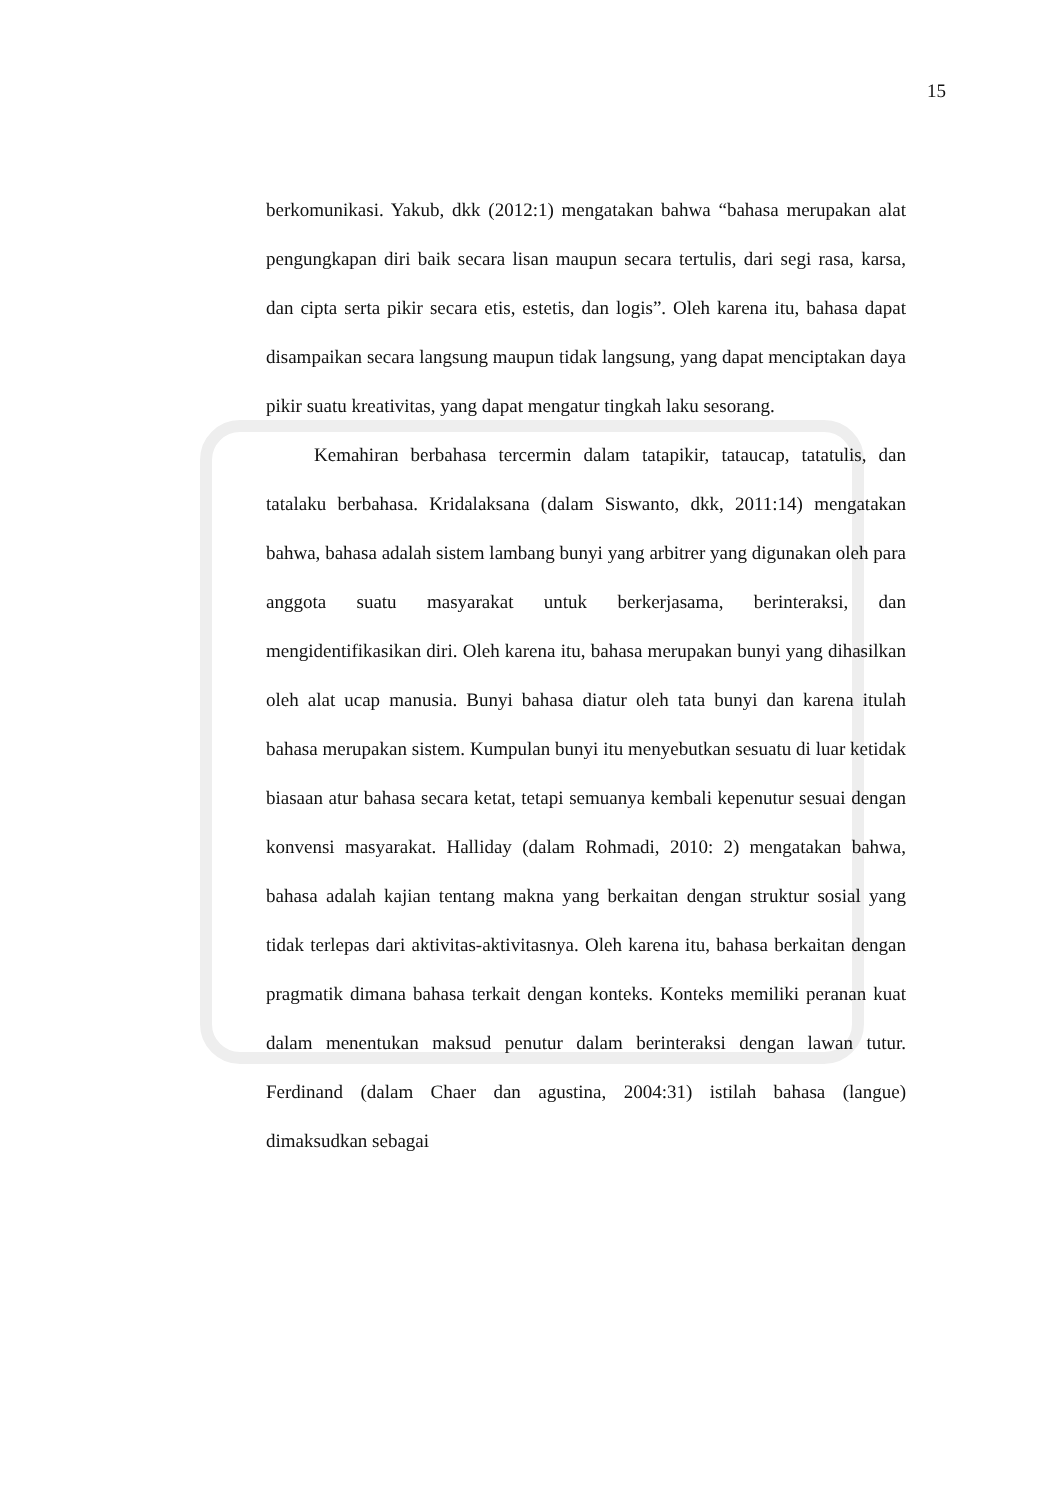15
berkomunikasi. Yakub, dkk (2012:1) mengatakan bahwa “bahasa merupakan alat pengungkapan diri baik secara lisan maupun secara tertulis, dari segi rasa, karsa, dan cipta serta pikir secara etis, estetis, dan logis”. Oleh karena itu, bahasa dapat disampaikan secara langsung maupun tidak langsung, yang dapat menciptakan daya pikir suatu kreativitas, yang dapat mengatur tingkah laku sesorang.
Kemahiran berbahasa tercermin dalam tatapikir, tataucap, tatatulis, dan tatalaku berbahasa. Kridalaksana (dalam Siswanto, dkk, 2011:14) mengatakan bahwa, bahasa adalah sistem lambang bunyi yang arbitrer yang digunakan oleh para anggota suatu masyarakat untuk berkerjasama, berinteraksi, dan mengidentifikasikan diri. Oleh karena itu, bahasa merupakan bunyi yang dihasilkan oleh alat ucap manusia. Bunyi bahasa diatur oleh tata bunyi dan karena itulah bahasa merupakan sistem. Kumpulan bunyi itu menyebutkan sesuatu di luar ketidak biasaan atur bahasa secara ketat, tetapi semuanya kembali kepenutur sesuai dengan konvensi masyarakat. Halliday (dalam Rohmadi, 2010: 2) mengatakan bahwa, bahasa adalah kajian tentang makna yang berkaitan dengan struktur sosial yang tidak terlepas dari aktivitas-aktivitasnya. Oleh karena itu, bahasa berkaitan dengan pragmatik dimana bahasa terkait dengan konteks. Konteks memiliki peranan kuat dalam menentukan maksud penutur dalam berinteraksi dengan lawan tutur. Ferdinand (dalam Chaer dan agustina, 2004:31) istilah bahasa (langue) dimaksudkan sebagai